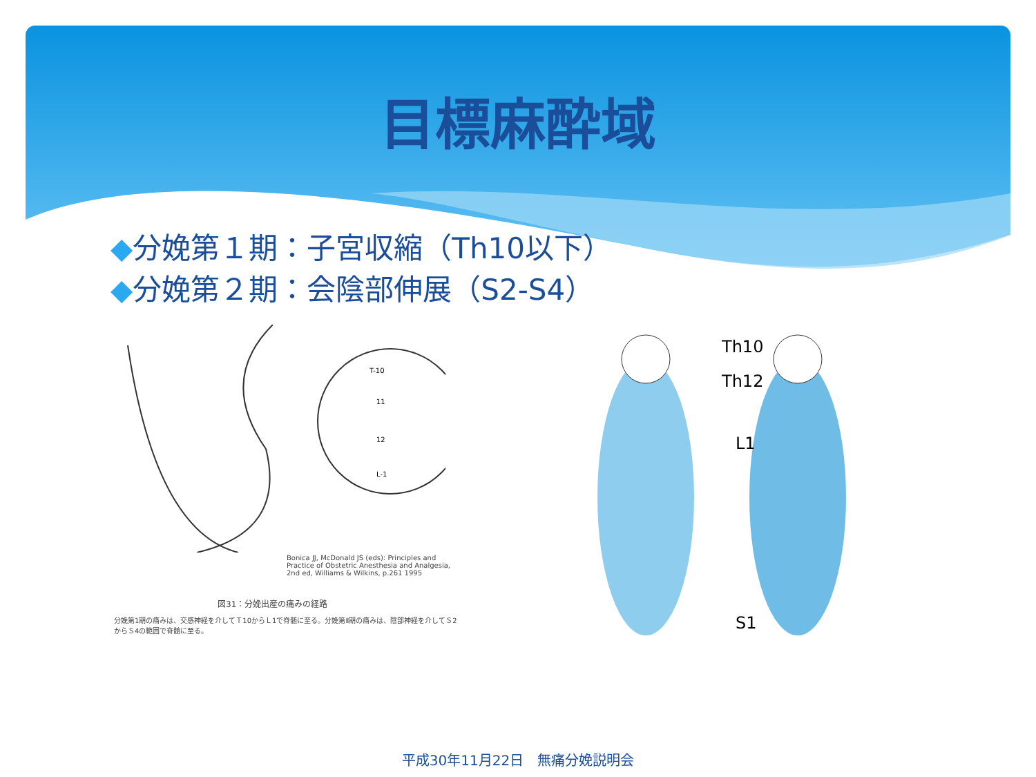目標麻酔域
◆分娩第１期：子宮収縮（Th10以下）
◆分娩第２期：会陰部伸展（S2-S4）
T-10
11
12
L-1
Bonica JJ, McDonald JS (eds): Principles and Practice of Obstetric Anesthesia and Analgesia, 2nd ed, Williams & Wilkins, p.261 1995
図31：分娩出産の痛みの経路
分娩第1期の痛みは、交感神経を介してＴ10からＬ1で脊髄に至る。分娩第Ⅱ期の痛みは、陰部神経を介してＳ2からＳ4の範囲で脊髄に至る。
Th10
Th12
L1
S1
平成30年11月22日　無痛分娩説明会